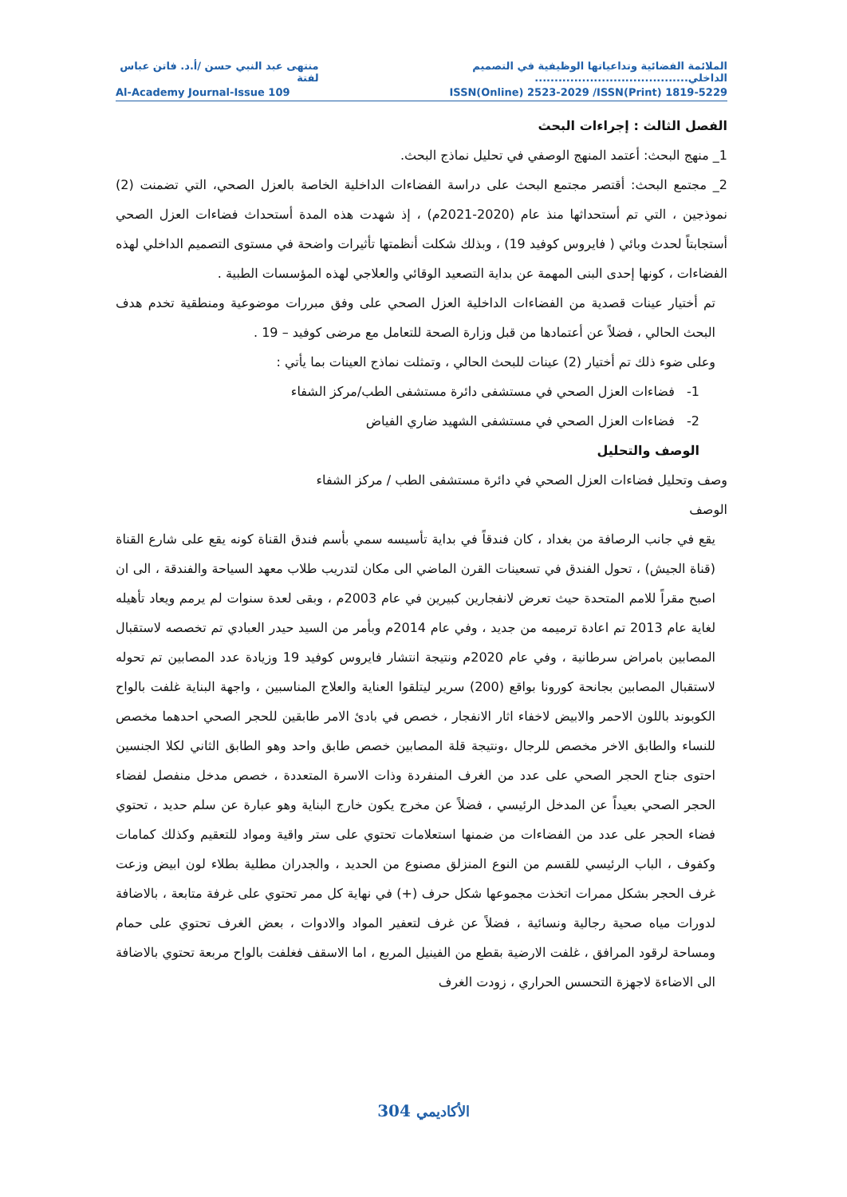الملائمة الفضائية وتداعياتها الوظيفية في التصميم الداخلي....................................... منتهى عبد النبي حسن /أ.د. فاتن عباس لفتة
Al-Academy Journal-Issue 109 ISSN(Online) 2523-2029 /ISSN(Print) 1819-5229
الفصل الثالث : إجراءات البحث
1_ منهج البحث: أعتمد المنهج الوصفي في تحليل نماذج البحث.
2_ مجتمع البحث: أقتصر مجتمع البحث على دراسة الفضاءات الداخلية الخاصة بالعزل الصحي، التي تضمنت (2) نموذجين ، التي تم أستحداثها منذ عام (2020-2021م) ، إذ شهدت هذه المدة أستحداث فضاءات العزل الصحي أستجابتاً لحدث وبائي ( فايروس كوفيد 19) ، وبذلك شكلت أنظمتها تأثيرات واضحة في مستوى التصميم الداخلي لهذه الفضاءات ، كونها إحدى البنى المهمة عن بداية التصعيد الوقائي والعلاجي لهذه المؤسسات الطبية .
تم أختيار عينات قصدية من الفضاءات الداخلية العزل الصحي على وفق مبررات موضوعية ومنطقية تخدم هدف البحث الحالي ، فضلاً عن أعتمادها من قبل وزارة الصحة للتعامل مع مرضى كوفيد – 19 .
وعلى ضوء ذلك تم أختيار (2) عينات للبحث الحالي ، وتمثلت نماذج العينات بما يأتي :
1- فضاءات العزل الصحي في مستشفى دائرة مستشفى الطب/مركز الشفاء
2- فضاءات العزل الصحي في مستشفى الشهيد ضاري الفياض
الوصف والتحليل
وصف وتحليل فضاءات العزل الصحي في دائرة مستشفى الطب / مركز الشفاء
الوصف
يقع في جانب الرصافة من بغداد ، كان فندقاً في بداية تأسيسه سمي بأسم فندق القناة كونه يقع على شارع القناة (قناة الجيش) ، تحول الفندق في تسعينات القرن الماضي الى مكان لتدريب طلاب معهد السياحة والفندقة ، الى ان اصبح مقراً للامم المتحدة حيث تعرض لانفجارين كبيرين في عام 2003م ، وبقى لعدة سنوات لم يرمم ويعاد تأهيله لغاية عام 2013 تم اعادة ترميمه من جديد ، وفي عام 2014م وبأمر من السيد حيدر العبادي تم تخصصه لاستقبال المصابين بامراض سرطانية ، وفي عام 2020م ونتيجة انتشار فايروس كوفيد 19 وزيادة عدد المصابين تم تحوله لاستقبال المصابين بجانحة كورونا بواقع (200) سرير ليتلقوا العناية والعلاج المناسبين ، واجهة البناية غلفت بالواح الكوبوند باللون الاحمر والابيض لاخفاء اثار الانفجار ، خصص في بادئ الامر طابقين للحجر الصحي احدهما مخصص للنساء والطابق الاخر مخصص للرجال ،ونتيجة قلة المصابين خصص طابق واحد وهو الطابق الثاني لكلا الجنسين احتوى جناح الحجر الصحي على عدد من الغرف المنفردة وذات الاسرة المتعددة ، خصص مدخل منفصل لفضاء الحجر الصحي بعيداً عن المدخل الرئيسي ، فضلاً عن مخرج يكون خارج البناية وهو عبارة عن سلم حديد ، تحتوي فضاء الحجر على عدد من الفضاءات من ضمنها استعلامات تحتوي على ستر واقية ومواد للتعقيم وكذلك كمامات وكفوف ، الباب الرئيسي للقسم من النوع المنزلق مصنوع من الحديد ، والجدران مطلية بطلاء لون ابيض وزعت غرف الحجر بشكل ممرات اتخذت مجموعها شكل حرف (+) في نهاية كل ممر تحتوي على غرفة متابعة ، بالاضافة لدورات مياه صحية رجالية ونسائية ، فضلاً عن غرف لتعفير المواد والادوات ، بعض الغرف تحتوي على حمام ومساحة لرقود المرافق ، غلفت الارضية بقطع من الفينيل المربع ، اما الاسقف فغلفت بالواح مربعة تحتوي بالاضافة الى الاضاءة لاجهزة التحسس الحراري ، زودت الغرف
304 الأكاديمي